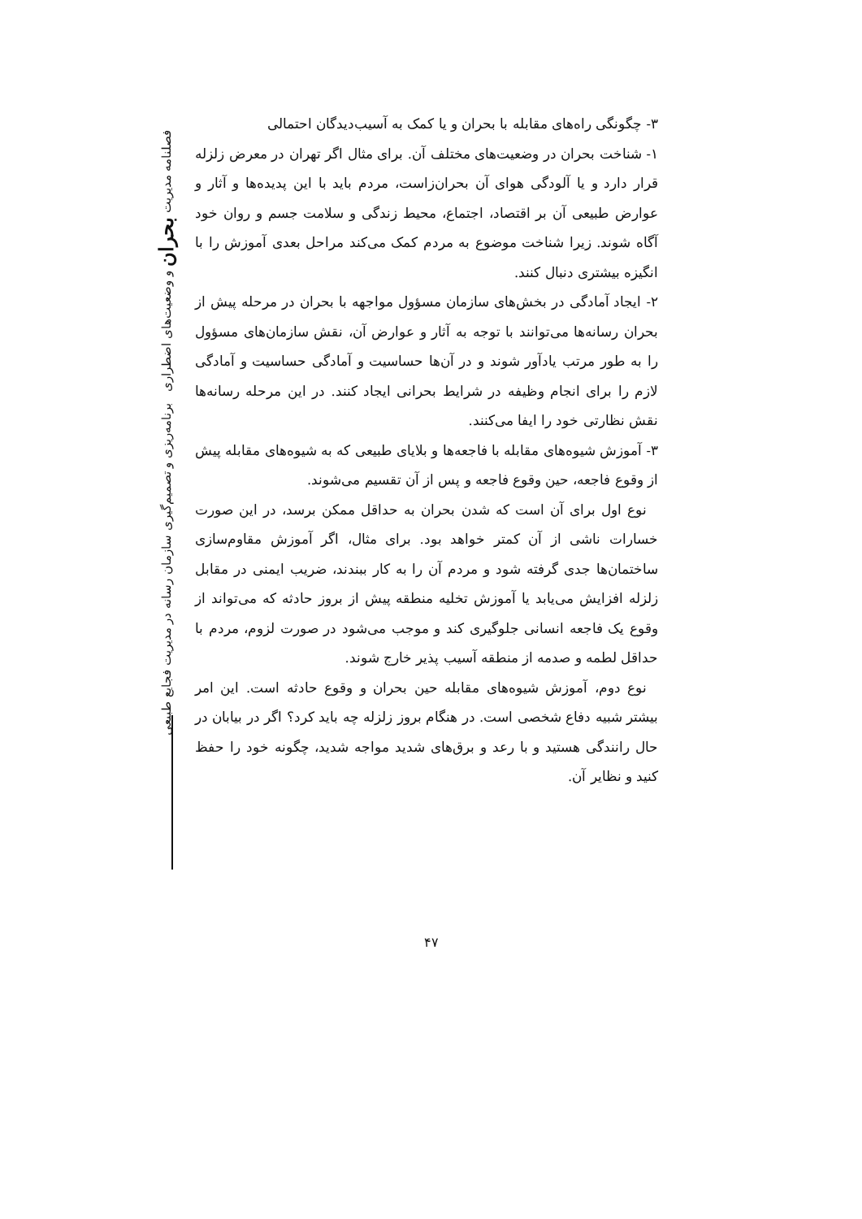فصلنامه مدیریت بحران و وضعیت‌های اضطراری برنامه‌ریزی و تصمیم‌گیری سازمان رسانه در مدیریت فجایع طبیعی
۳- چگونگی راه‌های مقابله با بحران و یا کمک به آسیب‌دیدگان احتمالی
۱- شناخت بحران در وضعیت‌های مختلف آن. برای مثال اگر تهران در معرض زلزله قرار دارد و یا آلودگی هوای آن بحران‌زاست، مردم باید با این پدیده‌ها و آثار و عوارض طبیعی آن بر اقتصاد، اجتماع، محیط زندگی و سلامت جسم و روان خود آگاه شوند. زیرا شناخت موضوع به مردم کمک می‌کند مراحل بعدی آموزش را با انگیزه بیشتری دنبال کنند.
۲- ایجاد آمادگی در بخش‌های سازمان مسؤول مواجهه با بحران در مرحله پیش از بحران رسانه‌ها می‌توانند با توجه به آثار و عوارض آن، نقش سازمان‌های مسؤول را به طور مرتب یادآور شوند و در آن‌ها حساسیت و آمادگی حساسیت و آمادگی لازم را برای انجام وظیفه در شرایط بحرانی ایجاد کنند. در این مرحله رسانه‌ها نقش نظارتی خود را ایفا می‌کنند.
۳- آموزش شیوه‌های مقابله با فاجعه‌ها و بلایای طبیعی که به شیوه‌های مقابله پیش از وقوع فاجعه، حین وقوع فاجعه و پس از آن تقسیم می‌شوند.
نوع اول برای آن است که شدن بحران به حداقل ممکن برسد، در این صورت خسارات ناشی از آن کمتر خواهد بود. برای مثال، اگر آموزش مقاوم‌سازی ساختمان‌ها جدی گرفته شود و مردم آن را به کار ببندند، ضریب ایمنی در مقابل زلزله افزایش می‌یابد یا آموزش تخلیه منطقه پیش از بروز حادثه که می‌تواند از وقوع یک فاجعه انسانی جلوگیری کند و موجب می‌شود در صورت لزوم، مردم با حداقل لطمه و صدمه از منطقه آسیب پذیر خارج شوند.
نوع دوم، آموزش شیوه‌های مقابله حین بحران و وقوع حادثه است. این امر بیشتر شبیه دفاع شخصی است. در هنگام بروز زلزله چه باید کرد؟ اگر در بیابان در حال رانندگی هستید و با رعد و برق‌های شدید مواجه شدید، چگونه خود را حفظ کنید و نظایر آن.
۴۷